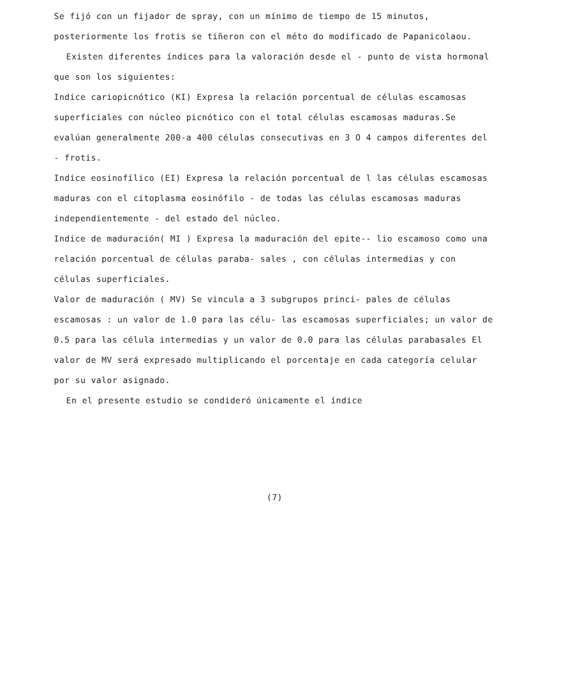Se fijó con un fijador de spray, con un mínimo de tiempo de 15 minutos, posteriormente los frotis se tiñeron con el méto do modificado de Papanicolaou.
Existen diferentes índices para la valoración desde el - punto de vista hormonal que son los siguientes:
Indice cariopicnótico (KI) Expresa la relación porcentual de células escamosas superficiales con núcleo picnótico con el total células escamosas maduras.Se evalúan generalmente 200-a 400 células consecutivas en 3 O 4 campos diferentes del - frotis.
Indice eosinofílico (EI) Expresa la relación porcentual de l las células escamosas maduras con el citoplasma eosinófilo - de todas las células escamosas maduras independientemente - del estado del núcleo.
Indice de maduración( MI ) Expresa la maduración del epite-- lio escamoso como una relación porcentual de células paraba- sales , con células intermedias y con células superficiales.
Valor de maduración ( MV) Se vincula a 3 subgrupos princi- pales de células escamosas : un valor de 1.0 para las célu- las escamosas superficiales; un valor de 0.5 para las célula intermedias y un valor de 0.0 para las células parabasales El valor de MV será expresado multiplicando el porcentaje en cada categoría celular por su valor asignado.
En el presente estudio se condideró únicamente el índice
(7)